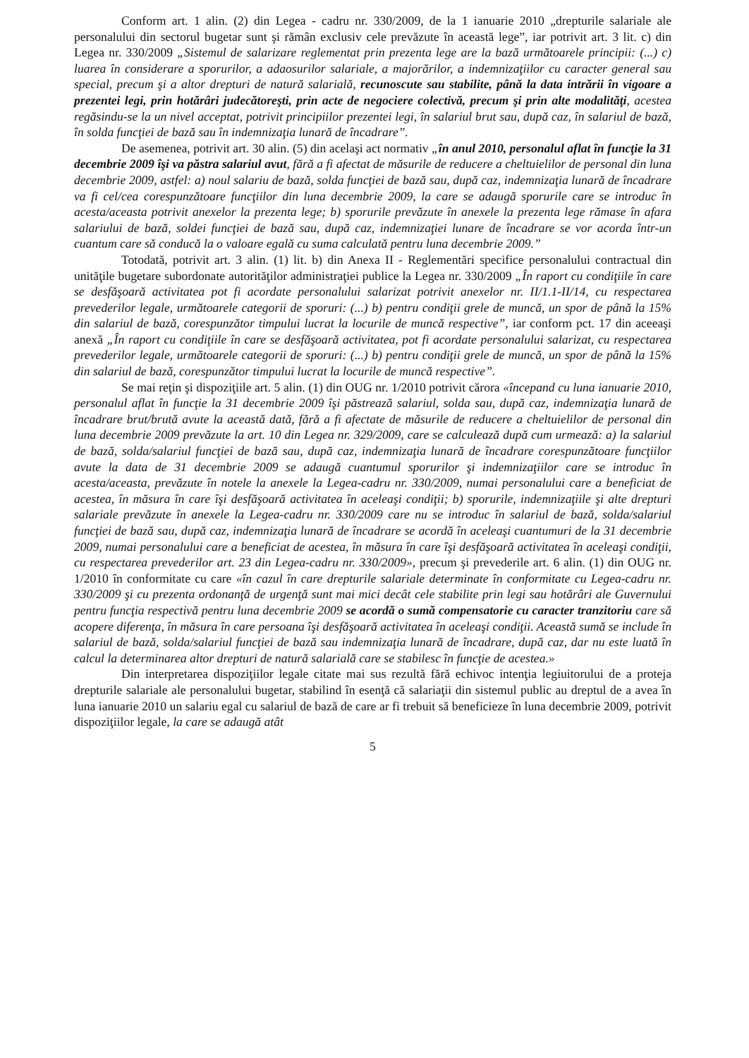Conform art. 1 alin. (2) din Legea - cadru nr. 330/2009, de la 1 ianuarie 2010 „drepturile salariale ale personalului din sectorul bugetar sunt şi rămân exclusiv cele prevăzute în această lege”, iar potrivit art. 3 lit. c) din Legea nr. 330/2009 „Sistemul de salarizare reglementat prin prezenta lege are la bază următoarele principii: (...) c) luarea în considerare a sporurilor, a adaosurilor salariale, a majorărilor, a indemnizaţiilor cu caracter general sau special, precum şi a altor drepturi de natură salarială, recunoscute sau stabilite, până la data intrării în vigoare a prezentei legi, prin hotărâri judecătoreşti, prin acte de negociere colectivă, precum şi prin alte modalităţi, acestea regăsindu-se la un nivel acceptat, potrivit principiilor prezentei legi, în salariul brut sau, după caz, în salariul de bază, în solda funcţiei de bază sau în indemnizaţia lunară de încadrare”.
De asemenea, potrivit art. 30 alin. (5) din acelaşi act normativ „în anul 2010, personalul aflat în funcţie la 31 decembrie 2009 îşi va păstra salariul avut, fără a fi afectat de măsurile de reducere a cheltuielilor de personal din luna decembrie 2009, astfel: a) noul salariu de bază, solda funcţiei de bază sau, după caz, indemnizaţia lunară de încadrare va fi cel/cea corespunzătoare funcţiilor din luna decembrie 2009, la care se adaugă sporurile care se introduc în acesta/aceasta potrivit anexelor la prezenta lege; b) sporurile prevăzute în anexele la prezenta lege rămase în afara salariului de bază, soldei funcţiei de bază sau, după caz, indemnizaţiei lunare de încadrare se vor acorda într-un cuantum care să conducă la o valoare egală cu suma calculată pentru luna decembrie 2009.”
Totodată, potrivit art. 3 alin. (1) lit. b) din Anexa II - Reglementări specifice personalului contractual din unităţile bugetare subordonate autorităţilor administraţiei publice la Legea nr. 330/2009 „În raport cu condiţiile în care se desfăşoară activitatea pot fi acordate personalului salarizat potrivit anexelor nr. II/1.1-II/14, cu respectarea prevederilor legale, următoarele categorii de sporuri: (...) b) pentru condiţii grele de muncă, un spor de până la 15% din salariul de bază, corespunzător timpului lucrat la locurile de muncă respective”, iar conform pct. 17 din aceeaşi anexă „În raport cu condiţiile în care se desfăşoară activitatea, pot fi acordate personalului salarizat, cu respectarea prevederilor legale, următoarele categorii de sporuri: (...) b) pentru condiţii grele de muncă, un spor de până la 15% din salariul de bază, corespunzător timpului lucrat la locurile de muncă respective”.
Se mai reţin şi dispoziţiile art. 5 alin. (1) din OUG nr. 1/2010 potrivit cărora «începand cu luna ianuarie 2010, personalul aflat în funcţie la 31 decembrie 2009 îşi păstrează salariul, solda sau, după caz, indemnizaţia lunară de încadrare brut/brută avute la această dată, fără a fi afectate de măsurile de reducere a cheltuielilor de personal din luna decembrie 2009 prevăzute la art. 10 din Legea nr. 329/2009, care se calculează după cum urmează: a) la salariul de bază, solda/salariul funcţiei de bază sau, după caz, indemnizaţia lunară de încadrare corespunzătoare funcţiilor avute la data de 31 decembrie 2009 se adaugă cuantumul sporurilor şi indemnizaţiilor care se introduc în acesta/aceasta, prevăzute în notele la anexele la Legea-cadru nr. 330/2009, numai personalului care a beneficiat de acestea, în măsura în care îşi desfăşoară activitatea în aceleaşi condiţii; b) sporurile, indemnizaţiile şi alte drepturi salariale prevăzute în anexele la Legea-cadru nr. 330/2009 care nu se introduc în salariul de bază, solda/salariul funcţiei de bază sau, după caz, indemnizaţia lunară de încadrare se acordă în aceleaşi cuantumuri de la 31 decembrie 2009, numai personalului care a beneficiat de acestea, în măsura în care îşi desfăşoară activitatea în aceleaşi condiţii, cu respectarea prevederilor art. 23 din Legea-cadru nr. 330/2009», precum şi prevederile art. 6 alin. (1) din OUG nr. 1/2010 în conformitate cu care «în cazul în care drepturile salariale determinate în conformitate cu Legea-cadru nr. 330/2009 şi cu prezenta ordonanţă de urgenţă sunt mai mici decât cele stabilite prin legi sau hotărâri ale Guvernului pentru funcţia respectivă pentru luna decembrie 2009 se acordă o sumă compensatorie cu caracter tranzitoriu care să acopere diferenţa, în măsura în care persoana îşi desfăşoară activitatea în aceleaşi condiţii. Această sumă se include în salariul de bază, solda/salariul funcţiei de bază sau indemnizaţia lunară de încadrare, după caz, dar nu este luată în calcul la determinarea altor drepturi de natură salarială care se stabilesc în funcţie de acestea.»
Din interpretarea dispoziţiilor legale citate mai sus rezultă fără echivoc intenţia legiuitorului de a proteja drepturile salariale ale personalului bugetar, stabilind în esenţă că salariaţii din sistemul public au dreptul de a avea în luna ianuarie 2010 un salariu egal cu salariul de bază de care ar fi trebuit să beneficieze în luna decembrie 2009, potrivit dispoziţiilor legale, la care se adaugă atât
5